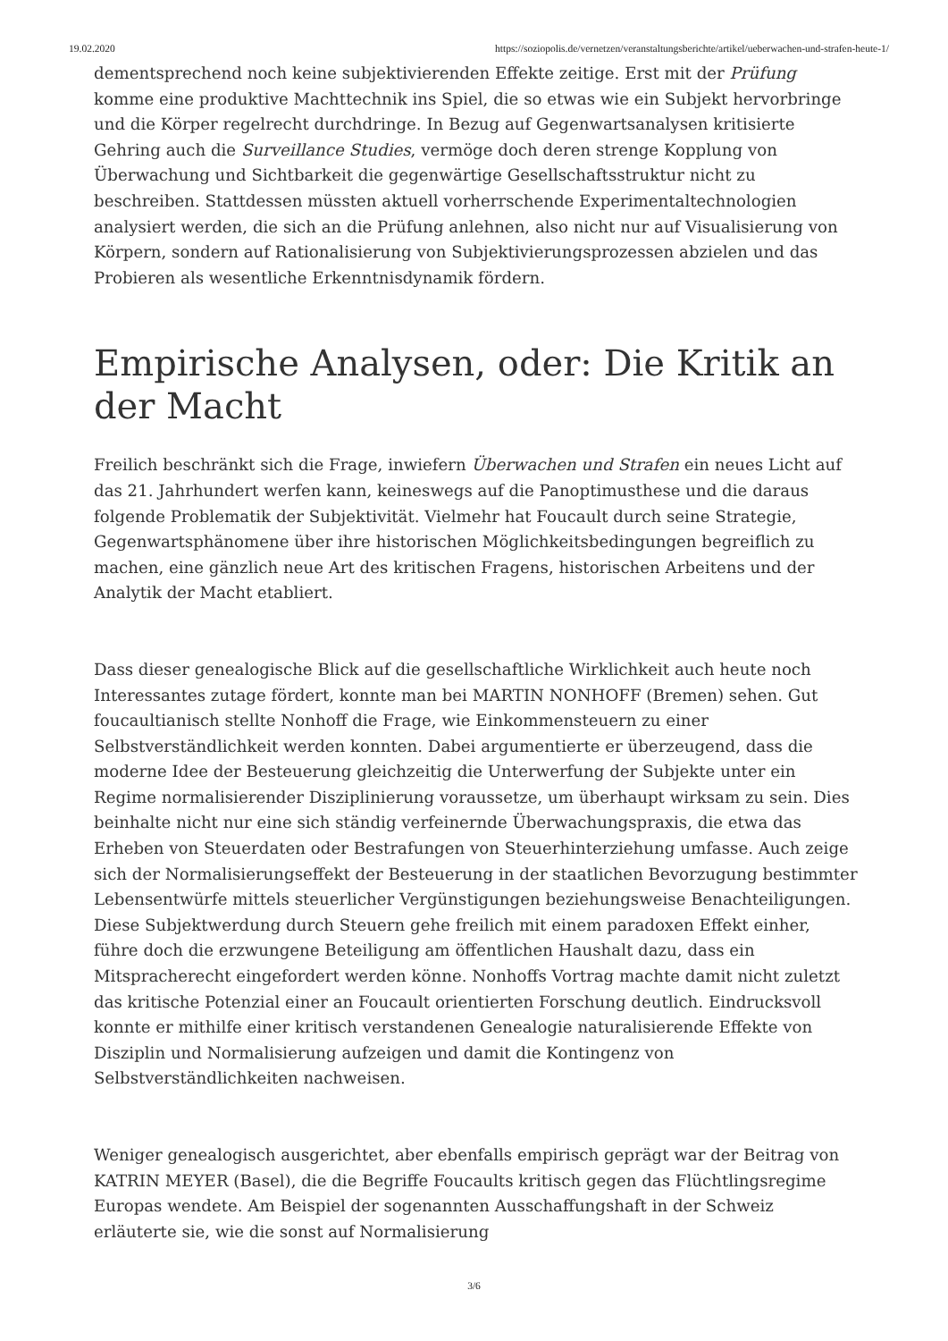19.02.2020 https://soziopolis.de/vernetzen/veranstaltungsberichte/artikel/ueberwachen-und-strafen-heute-1/
dementsprechend noch keine subjektivierenden Effekte zeitige. Erst mit der Prüfung komme eine produktive Machttechnik ins Spiel, die so etwas wie ein Subjekt hervorbringe und die Körper regelrecht durchdringe. In Bezug auf Gegenwartsanalysen kritisierte Gehring auch die Surveillance Studies, vermöge doch deren strenge Kopplung von Überwachung und Sichtbarkeit die gegenwärtige Gesellschaftsstruktur nicht zu beschreiben. Stattdessen müssten aktuell vorherrschende Experimentaltechnologien analysiert werden, die sich an die Prüfung anlehnen, also nicht nur auf Visualisierung von Körpern, sondern auf Rationalisierung von Subjektivierungsprozessen abzielen und das Probieren als wesentliche Erkenntnisdynamik fördern.
Empirische Analysen, oder: Die Kritik an der Macht
Freilich beschränkt sich die Frage, inwiefern Überwachen und Strafen ein neues Licht auf das 21. Jahrhundert werfen kann, keineswegs auf die Panoptimusthese und die daraus folgende Problematik der Subjektivität. Vielmehr hat Foucault durch seine Strategie, Gegenwartsphänomene über ihre historischen Möglichkeitsbedingungen begreiflich zu machen, eine gänzlich neue Art des kritischen Fragens, historischen Arbeitens und der Analytik der Macht etabliert.
Dass dieser genealogische Blick auf die gesellschaftliche Wirklichkeit auch heute noch Interessantes zutage fördert, konnte man bei MARTIN NONHOFF (Bremen) sehen. Gut foucaultianisch stellte Nonhoff die Frage, wie Einkommensteuern zu einer Selbstverständlichkeit werden konnten. Dabei argumentierte er überzeugend, dass die moderne Idee der Besteuerung gleichzeitig die Unterwerfung der Subjekte unter ein Regime normalisierender Disziplinierung voraussetze, um überhaupt wirksam zu sein. Dies beinhalte nicht nur eine sich ständig verfeinernde Überwachungspraxis, die etwa das Erheben von Steuerdaten oder Bestrafungen von Steuerhinterziehung umfasse. Auch zeige sich der Normalisierungseffekt der Besteuerung in der staatlichen Bevorzugung bestimmter Lebensentwürfe mittels steuerlicher Vergünstigungen beziehungsweise Benachteiligungen. Diese Subjektwerdung durch Steuern gehe freilich mit einem paradoxen Effekt einher, führe doch die erzwungene Beteiligung am öffentlichen Haushalt dazu, dass ein Mitspracherecht eingefordert werden könne. Nonhoffs Vortrag machte damit nicht zuletzt das kritische Potenzial einer an Foucault orientierten Forschung deutlich. Eindrucksvoll konnte er mithilfe einer kritisch verstandenen Genealogie naturalisierende Effekte von Disziplin und Normalisierung aufzeigen und damit die Kontingenz von Selbstverständlichkeiten nachweisen.
Weniger genealogisch ausgerichtet, aber ebenfalls empirisch geprägt war der Beitrag von KATRIN MEYER (Basel), die die Begriffe Foucaults kritisch gegen das Flüchtlingsregime Europas wendete. Am Beispiel der sogenannten Ausschaffungshaft in der Schweiz erläuterte sie, wie die sonst auf Normalisierung
3/6